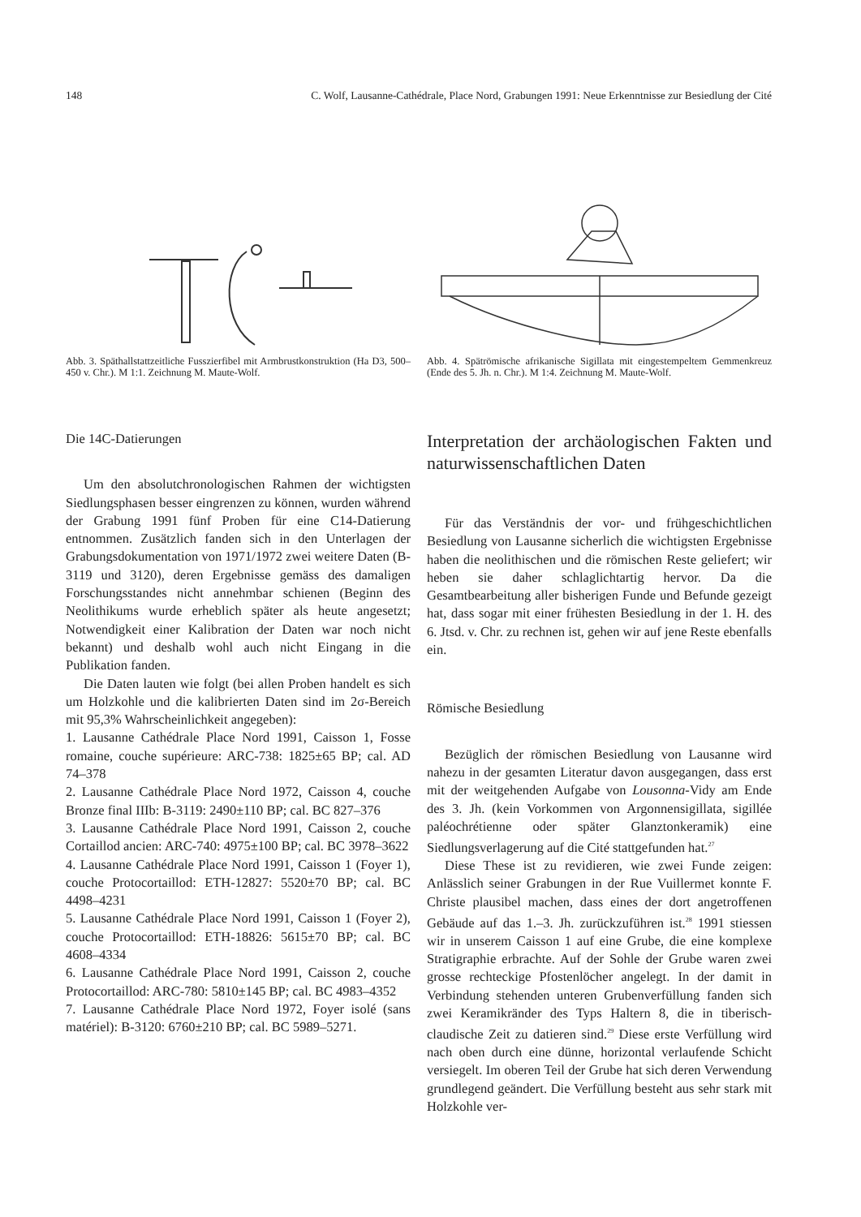148 C. Wolf, Lausanne-Cathédrale, Place Nord, Grabungen 1991: Neue Erkenntnisse zur Besiedlung der Cité
Abb. 3. Späthallstattzeitliche Fusszierfibel mit Armbrustkonstruktion (Ha D3, 500–450 v. Chr.). M 1:1. Zeichnung M. Maute-Wolf.
Abb. 4. Spätrömische afrikanische Sigillata mit eingestempeltem Gemmenkreuz (Ende des 5. Jh. n. Chr.). M 1:4. Zeichnung M. Maute-Wolf.
Die 14C-Datierungen
Um den absolutchronologischen Rahmen der wichtigsten Siedlungsphasen besser eingrenzen zu können, wurden während der Grabung 1991 fünf Proben für eine C14-Datierung entnommen. Zusätzlich fanden sich in den Unterlagen der Grabungsdokumentation von 1971/1972 zwei weitere Daten (B-3119 und 3120), deren Ergebnisse gemäss des damaligen Forschungsstandes nicht annehmbar schienen (Beginn des Neolithikums wurde erheblich später als heute angesetzt; Notwendigkeit einer Kalibration der Daten war noch nicht bekannt) und deshalb wohl auch nicht Eingang in die Publikation fanden.
Die Daten lauten wie folgt (bei allen Proben handelt es sich um Holzkohle und die kalibrierten Daten sind im 2σ-Bereich mit 95,3% Wahrscheinlichkeit angegeben):
1. Lausanne Cathédrale Place Nord 1991, Caisson 1, Fosse romaine, couche supérieure: ARC-738: 1825±65 BP; cal. AD 74–378
2. Lausanne Cathédrale Place Nord 1972, Caisson 4, couche Bronze final IIIb: B-3119: 2490±110 BP; cal. BC 827–376
3. Lausanne Cathédrale Place Nord 1991, Caisson 2, couche Cortaillod ancien: ARC-740: 4975±100 BP; cal. BC 3978–3622
4. Lausanne Cathédrale Place Nord 1991, Caisson 1 (Foyer 1), couche Protocortaillod: ETH-12827: 5520±70 BP; cal. BC 4498–4231
5. Lausanne Cathédrale Place Nord 1991, Caisson 1 (Foyer 2), couche Protocortaillod: ETH-18826: 5615±70 BP; cal. BC 4608–4334
6. Lausanne Cathédrale Place Nord 1991, Caisson 2, couche Protocortaillod: ARC-780: 5810±145 BP; cal. BC 4983–4352
7. Lausanne Cathédrale Place Nord 1972, Foyer isolé (sans matériel): B-3120: 6760±210 BP; cal. BC 5989–5271.
Interpretation der archäologischen Fakten und naturwissenschaftlichen Daten
Für das Verständnis der vor- und frühgeschichtlichen Besiedlung von Lausanne sicherlich die wichtigsten Ergebnisse haben die neolithischen und die römischen Reste geliefert; wir heben sie daher schlaglichtartig hervor. Da die Gesamtbearbeitung aller bisherigen Funde und Befunde gezeigt hat, dass sogar mit einer frühesten Besiedlung in der 1. H. des 6. Jtsd. v. Chr. zu rechnen ist, gehen wir auf jene Reste ebenfalls ein.
Römische Besiedlung
Bezüglich der römischen Besiedlung von Lausanne wird nahezu in der gesamten Literatur davon ausgegangen, dass erst mit der weitgehenden Aufgabe von Lousonna-Vidy am Ende des 3. Jh. (kein Vorkommen von Argonnensigillata, sigillée paléochrétienne oder später Glanztonkeramik) eine Siedlungsverlagerung auf die Cité stattgefunden hat.<sup>27</sup>
Diese These ist zu revidieren, wie zwei Funde zeigen: Anlässlich seiner Grabungen in der Rue Vuillermet konnte F. Christe plausibel machen, dass eines der dort angetroffenen Gebäude auf das 1.–3. Jh. zurückzuführen ist.<sup>28</sup> 1991 stiessen wir in unserem Caisson 1 auf eine Grube, die eine komplexe Stratigraphie erbrachte. Auf der Sohle der Grube waren zwei grosse rechteckige Pfostenlöcher angelegt. In der damit in Verbindung stehenden unteren Grubenverfüllung fanden sich zwei Keramikränder des Typs Haltern 8, die in tiberisch-claudische Zeit zu datieren sind.<sup>29</sup> Diese erste Verfüllung wird nach oben durch eine dünne, horizontal verlaufende Schicht versiegelt. Im oberen Teil der Grube hat sich deren Verwendung grundlegend geändert. Die Verfüllung besteht aus sehr stark mit Holzkohle ver-